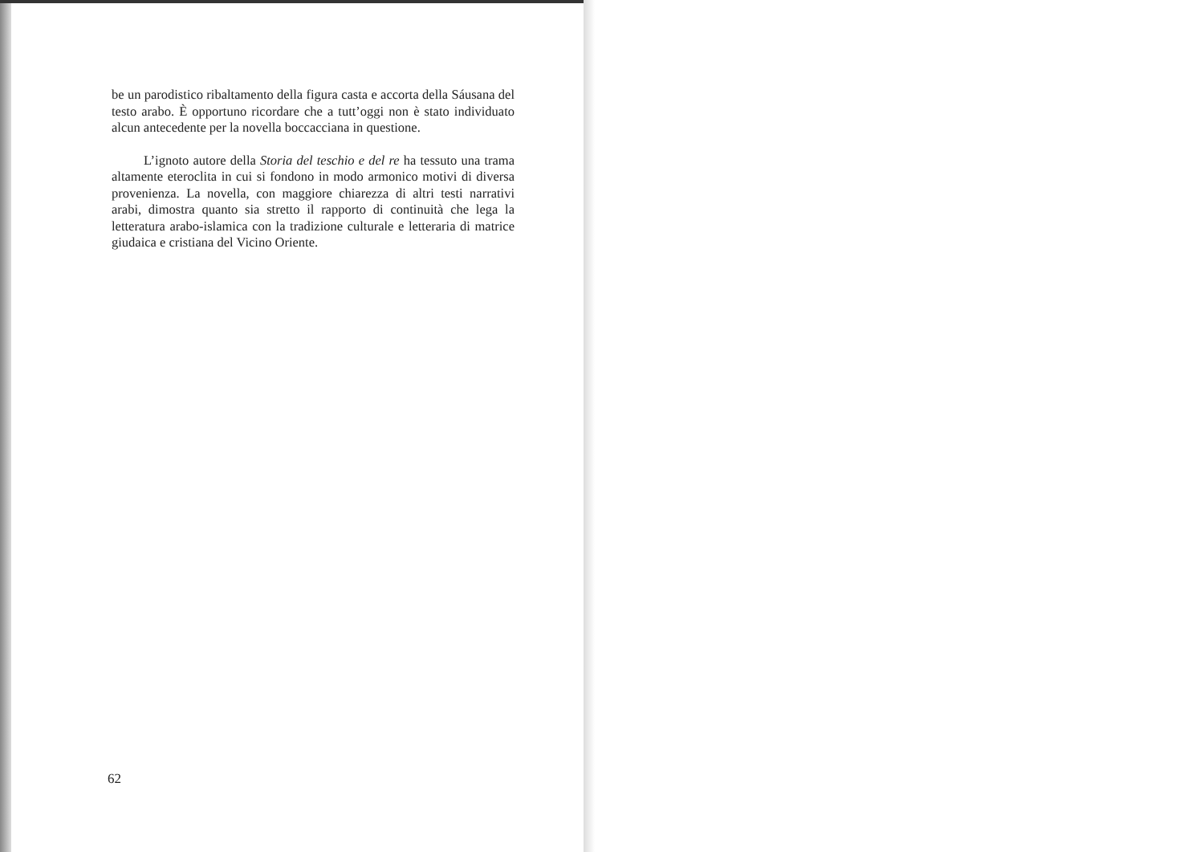be un parodistico ribaltamento della figura casta e accorta della Sáusana del testo arabo. È opportuno ricordare che a tutt’oggi non è stato individuato alcun antecedente per la novella boccacciana in questione.
L’ignoto autore della Storia del teschio e del re ha tessuto una trama altamente eteroclita in cui si fondono in modo armonico motivi di diversa provenienza. La novella, con maggiore chiarezza di altri testi narrativi arabi, dimostra quanto sia stretto il rapporto di continuità che lega la letteratura arabo-islamica con la tradizione culturale e letteraria di matrice giudaica e cristiana del Vicino Oriente.
62